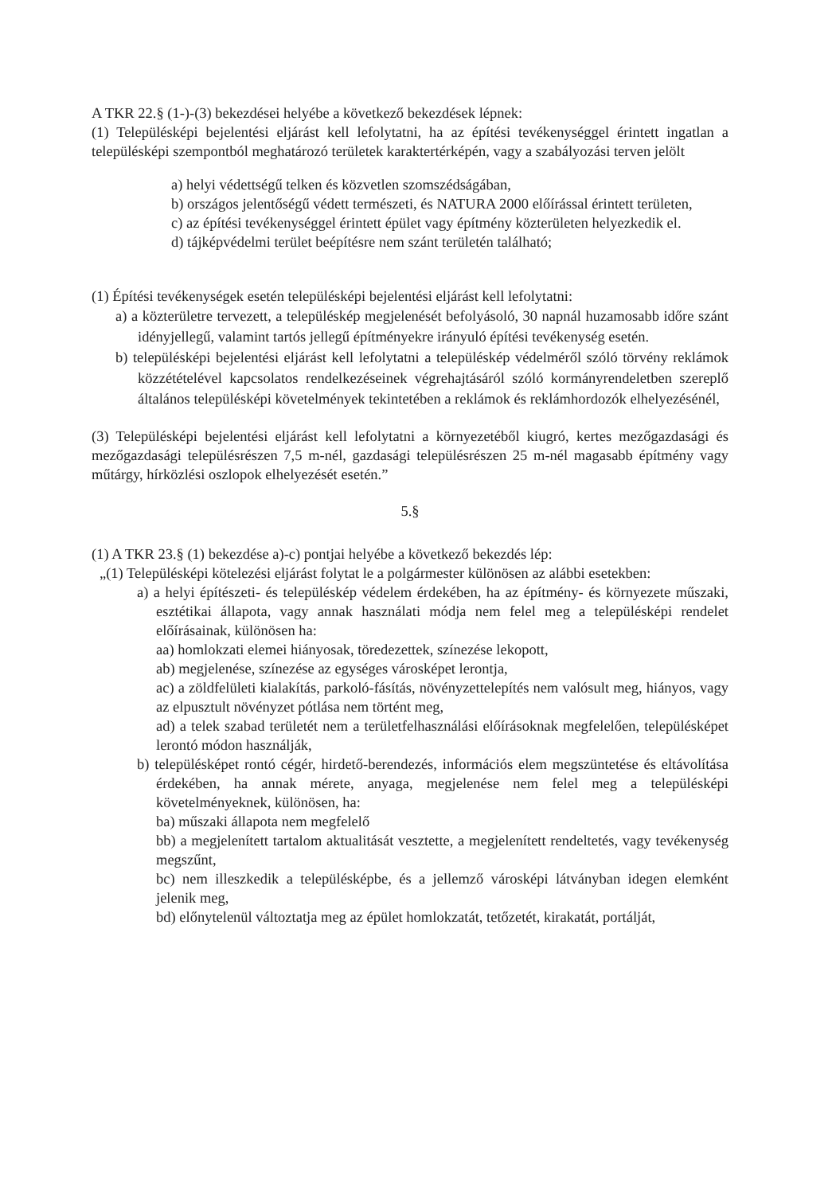A TKR 22.§ (1-)-(3) bekezdései helyébe a következő bekezdések lépnek:
(1) Településképi bejelentési eljárást kell lefolytatni, ha az építési tevékenységgel érintett ingatlan a településképi szempontból meghatározó területek karaktertérképén, vagy a szabályozási terven jelölt
a) helyi védettségű telken és közvetlen szomszédságában,
b) országos jelentőségű védett természeti, és NATURA 2000 előírással érintett területen,
c) az építési tevékenységgel érintett épület vagy építmény közterületen helyezkedik el.
d) tájképvédelmi terület beépítésre nem szánt területén található;
(1) Építési tevékenységek esetén településképi bejelentési eljárást kell lefolytatni:
a) a közterületre tervezett, a településkép megjelenését befolyásoló, 30 napnál huzamosabb időre szánt idényjellegű, valamint tartós jellegű építményekre irányuló építési tevékenység esetén.
b) településképi bejelentési eljárást kell lefolytatni a településkép védelméről szóló törvény reklámok közzétételével kapcsolatos rendelkezéseinek végrehajtásáról szóló kormányrendeletben szereplő általános településképi követelmények tekintetében a reklámok és reklámhordozók elhelyezésénél,
(3) Településképi bejelentési eljárást kell lefolytatni a környezetéből kiugró, kertes mezőgazdasági és mezőgazdasági településrészen 7,5 m-nél, gazdasági településrészen 25 m-nél magasabb építmény vagy műtárgy, hírközlési oszlopok elhelyezését esetén.”
5.§
(1) A TKR 23.§ (1) bekezdése a)-c) pontjai helyébe a következő bekezdés lép:
„(1) Településképi kötelezési eljárást folytat le a polgármester különösen az alábbi esetekben:
a) a helyi építészeti- és településkép védelem érdekében, ha az építmény- és környezete műszaki, esztétikai állapota, vagy annak használati módja nem felel meg a településképi rendelet előírásainak, különösen ha:
aa) homlokzati elemei hiányosak, töredezettek, színezése lekopott,
ab) megjelenése, színezése az egységes városképet lerontja,
ac) a zöldfelületi kialakítás, parkoló-fásítás, növényzettelepítés nem valósult meg, hiányos, vagy az elpusztult növényzet pótlása nem történt meg,
ad) a telek szabad területét nem a területfelhasználási előírásoknak megfelelően, településképet lerontó módon használják,
b) településképet rontó cégér, hirdető-berendezés, információs elem megszüntetése és eltávolítása érdekében, ha annak mérete, anyaga, megjelenése nem felel meg a településképi követelményeknek, különösen, ha:
ba) műszaki állapota nem megfelelő
bb) a megjelenített tartalom aktualitását vesztette, a megjelenített rendeltetés, vagy tevékenység megszűnt,
bc) nem illeszkedik a településképbe, és a jellemző városképi látványban idegen elemként jelenik meg,
bd) előnytelenül változtatja meg az épület homlokzatát, tetőzetét, kirakatát, portálját,